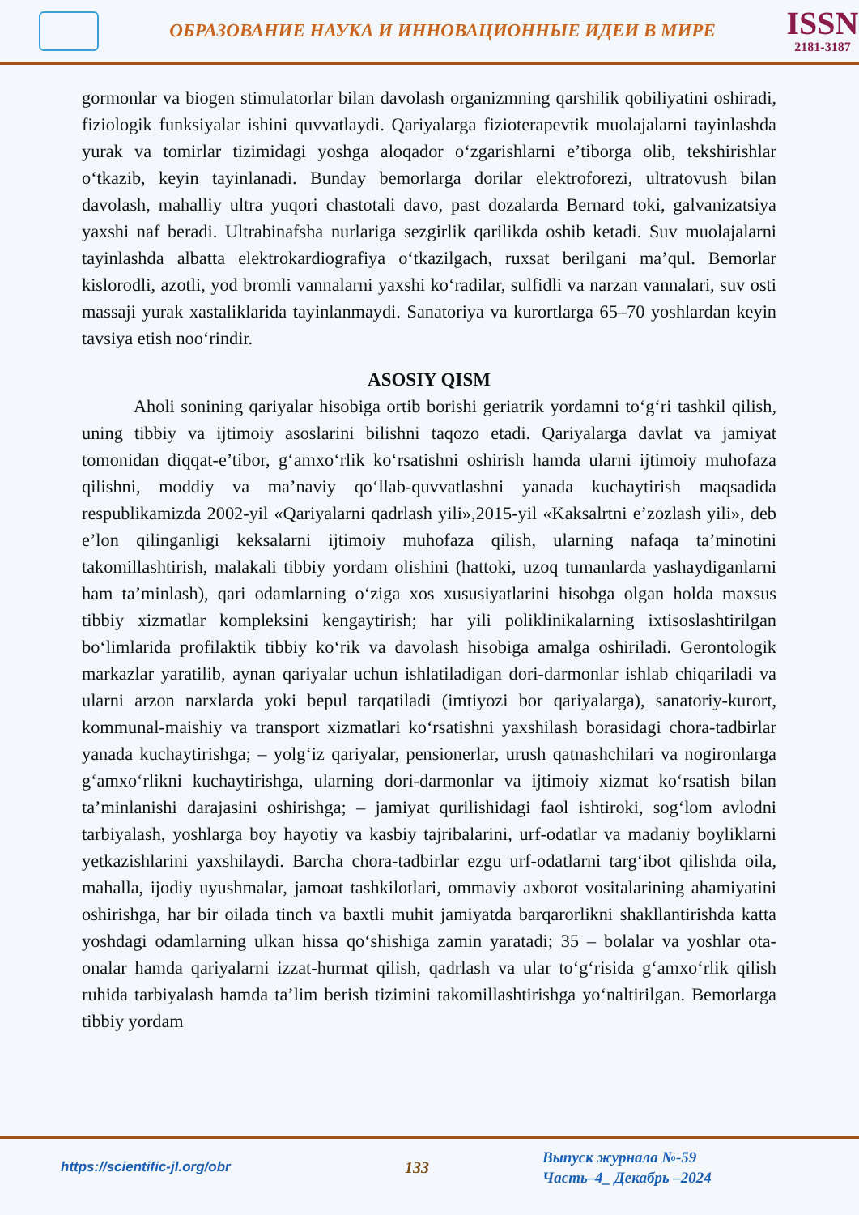ОБРАЗОВАНИЕ НАУКА И ИННОВАЦИОННЫЕ ИДЕИ В МИРЕ
ISSN
2181-3187
gormonlar va biogen stimulatorlar bilan davolash organizmning qarshilik qobiliyatini oshiradi, fiziologik funksiyalar ishini quvvatlaydi. Qariyalarga fizioterapevtik muolajalarni tayinlashda yurak va tomirlar tizimidagi yoshga aloqador o‘zgarishlarni e’tiborga olib, tekshirishlar o‘tkazib, keyin tayinlanadi. Bunday bemorlarga dorilar elektroforezi, ultratovush bilan davolash, mahalliy ultra yuqori chastotali davo, past dozalarda Bernard toki, galvanizatsiya yaxshi naf beradi. Ultrabinafsha nurlariga sezgirlik qarilikda oshib ketadi. Suv muolajalarni tayinlashda albatta elektrokardiografiya o‘tkazilgach, ruxsat berilgani ma’qul. Bemorlar kislorodli, azotli, yod bromli vannalarni yaxshi ko‘radilar, sulfidli va narzan vannalari, suv osti massaji yurak xastaliklarida tayinlanmaydi. Sanatoriya va kurortlarga 65–70 yoshlardan keyin tavsiya etish noo‘rindir.
ASOSIY QISM
Aholi sonining qariyalar hisobiga ortib borishi geriatrik yordamni to‘g‘ri tashkil qilish, uning tibbiy va ijtimoiy asoslarini bilishni taqozo etadi. Qariyalarga davlat va jamiyat tomonidan diqqat-e’tibor, g‘amxo‘rlik ko‘rsatishni oshirish hamda ularni ijtimoiy muhofaza qilishni, moddiy va ma’naviy qo‘llab-quvvatlashni yanada kuchaytirish maqsadida respublikamizda 2002-yil «Qariyalarni qadrlash yili»,2015-yil «Kaksalrtni e’zozlash yili», deb e’lon qilinganligi keksalarni ijtimoiy muhofaza qilish, ularning nafaqa ta’minotini takomillashtirish, malakali tibbiy yordam olishini (hattoki, uzoq tumanlarda yashaydiganlarni ham ta’minlash), qari odamlarning o‘ziga xos xususiyatlarini hisobga olgan holda maxsus tibbiy xizmatlar kompleksini kengaytirish; har yili poliklinikalarning ixtisoslashtirilgan bo‘limlarida profilaktik tibbiy ko‘rik va davolash hisobiga amalga oshiriladi. Gerontologik markazlar yaratilib, aynan qariyalar uchun ishlatiladigan dori-darmonlar ishlab chiqariladi va ularni arzon narxlarda yoki bepul tarqatiladi (imtiyozi bor qariyalarga), sanatoriy-kurort, kommunal-maishiy va transport xizmatlari ko‘rsatishni yaxshilash borasidagi chora-tadbirlar yanada kuchaytirishga; – yolg‘iz qariyalar, pensionerlar, urush qatnashchilari va nogironlarga g‘amxo‘rlikni kuchaytirishga, ularning dori-darmonlar va ijtimoiy xizmat ko‘rsatish bilan ta’minlanishi darajasini oshirishga; – jamiyat qurilishidagi faol ishtiroki, sog‘lom avlodni tarbiyalash, yoshlarga boy hayotiy va kasbiy tajribalarini, urf-odatlar va madaniy boyliklarni yetkazishlarini yaxshilaydi. Barcha chora-tadbirlar ezgu urf-odatlarni targ‘ibot qilishda oila, mahalla, ijodiy uyushmalar, jamoat tashkilotlari, ommaviy axborot vositalarining ahamiyatini oshirishga, har bir oilada tinch va baxtli muhit jamiyatda barqarorlikni shakllantirishda katta yoshdagi odamlarning ulkan hissa qo‘shishiga zamin yaratadi; 35 – bolalar va yoshlar ota-onalar hamda qariyalarni izzat-hurmat qilish, qadrlash va ular to‘g‘risida g‘amxo‘rlik qilish ruhida tarbiyalash hamda ta’lim berish tizimini takomillashtirishga yo‘naltirilgan. Bemorlarga tibbiy yordam
https://scientific-jl.org/obr
133
Выпуск журнала №-59
Часть–4_ Декабрь –2024